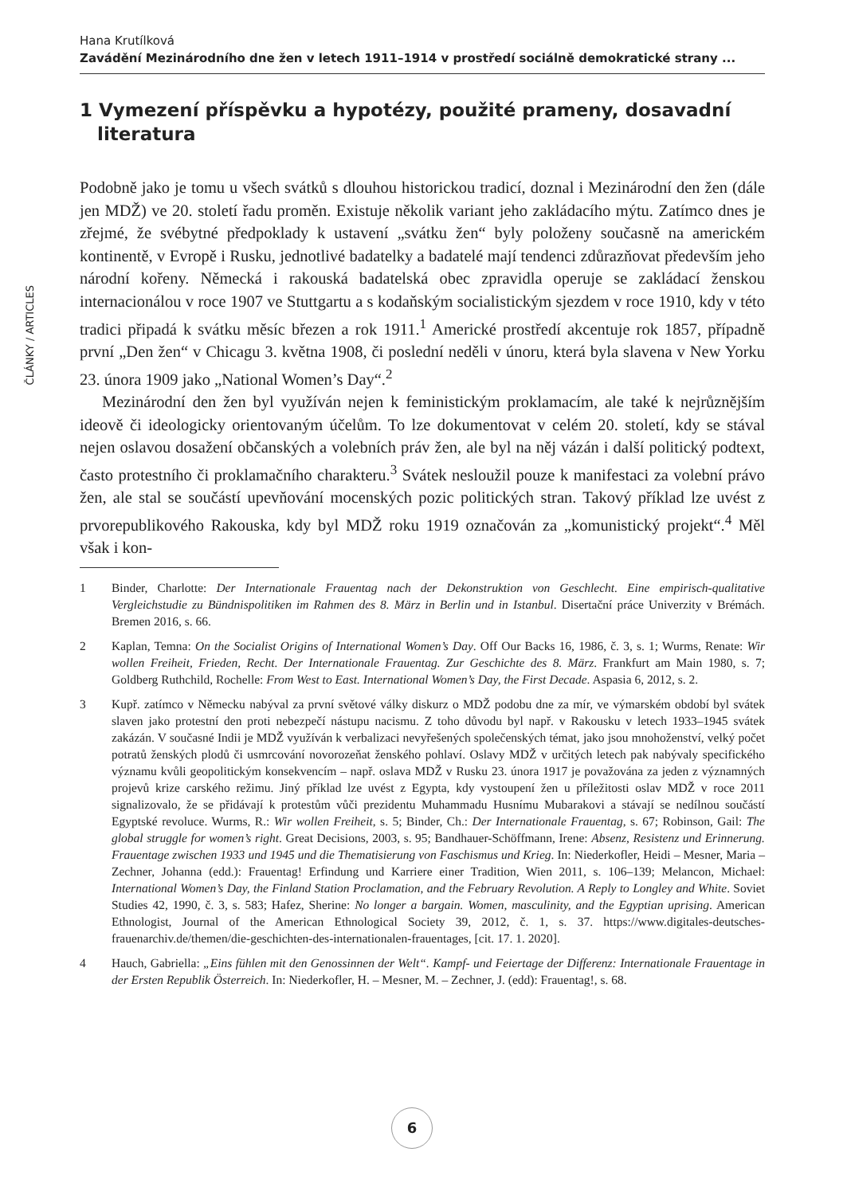ČLÁNKY / ARTICLES
Hana Krutílková
Zavádění Mezinárodního dne žen v letech 1911–1914 v prostředí sociálně demokratické strany ...
1 Vymezení příspěvku a hypotézy, použité prameny, dosavadní literatura
Podobně jako je tomu u všech svátků s dlouhou historickou tradicí, doznal i Mezinárodní den žen (dále jen MDŽ) ve 20. století řadu proměn. Existuje několik variant jeho zakládacího mýtu. Zatímco dnes je zřejmé, že svébytné předpoklady k ustavení „svátku žen“ byly položeny současně na americkém kontinentě, v Evropě i Rusku, jednotlivé badatelky a badatelé mají tendenci zdůrazňovat především jeho národní kořeny. Německá i rakouská badatelská obec zpravidla operuje se zakládací ženskou internacionálou v roce 1907 ve Stuttgartu a s kodaňským socialistickým sjezdem v roce 1910, kdy v této tradici připadá k svátku měsíc březen a rok 1911.<sup>1</sup> Americké prostředí akcentuje rok 1857, případně první „Den žen“ v Chicagu 3. května 1908, či poslední neděli v únoru, která byla slavena v New Yorku 23. února 1909 jako „National Women’s Day“.<sup>2</sup>
Mezinárodní den žen byl využíván nejen k feministickým proklamacím, ale také k nejrůznějším ideově či ideologicky orientovaným účelům. To lze dokumentovat v celém 20. století, kdy se stával nejen oslavou dosažení občanských a volebních práv žen, ale byl na něj vázán i další politický podtext, často protestního či proklamačního charakteru.<sup>3</sup> Svátek nesloužil pouze k manifestaci za volební právo žen, ale stal se součástí upevňování mocenských pozic politických stran. Takový příklad lze uvést z prvorepublikového Rakouska, kdy byl MDŽ roku 1919 označován za „komunistický projekt“.<sup>4</sup> Měl však i kon-
1 Binder, Charlotte: Der Internationale Frauentag nach der Dekonstruktion von Geschlecht. Eine empirisch-qualitative Vergleichstudie zu Bündnispolitiken im Rahmen des 8. März in Berlin und in Istanbul. Disertační práce Univerzity v Brémách. Bremen 2016, s. 66.
2 Kaplan, Temna: On the Socialist Origins of International Women’s Day. Off Our Backs 16, 1986, č. 3, s. 1; Wurms, Renate: Wir wollen Freiheit, Frieden, Recht. Der Internationale Frauentag. Zur Geschichte des 8. März. Frankfurt am Main 1980, s. 7; Goldberg Ruthchild, Rochelle: From West to East. International Women’s Day, the First Decade. Aspasia 6, 2012, s. 2.
3 Kupř. zatímco v Německu nabýval za první světové války diskurz o MDŽ podobu dne za mír, ve výmarském období byl svátek slaven jako protestní den proti nebezpečí nástupu nacismu. Z toho důvodu byl např. v Rakousku v letech 1933–1945 svátek zakázán. V současné Indii je MDŽ využíván k verbalizaci nevyřešených společenských témat, jako jsou mnohoženství, velký počet potratů ženských plodů či usmrcování novorozeňat ženského pohlaví. Oslavy MDŽ v určitých letech pak nabývaly specifického významu kvůli geopolitickým konsekvencím – např. oslava MDŽ v Rusku 23. února 1917 je považována za jeden z významných projevů krize carského režimu. Jiný příklad lze uvést z Egypta, kdy vystoupení žen u příležitosti oslav MDŽ v roce 2011 signalizovalo, že se přidávají k protestům vůči prezidentu Muhammadu Husnímu Mubarakovi a stávají se nedílnou součástí Egyptské revoluce. Wurms, R.: Wir wollen Freiheit, s. 5; Binder, Ch.: Der Internationale Frauentag, s. 67; Robinson, Gail: The global struggle for women’s right. Great Decisions, 2003, s. 95; Bandhauer-Schöffmann, Irene: Absenz, Resistenz und Erinnerung. Frauentage zwischen 1933 und 1945 und die Thematisierung von Faschismus und Krieg. In: Niederkofler, Heidi – Mesner, Maria – Zechner, Johanna (edd.): Frauentag! Erfindung und Karriere einer Tradition, Wien 2011, s. 106–139; Melancon, Michael: International Women’s Day, the Finland Station Proclamation, and the February Revolution. A Reply to Longley and White. Soviet Studies 42, 1990, č. 3, s. 583; Hafez, Sherine: No longer a bargain. Women, masculinity, and the Egyptian uprising. American Ethnologist, Journal of the American Ethnological Society 39, 2012, č. 1, s. 37. https://www.digitales-deutsches-frauenarchiv.de/themen/die-geschichten-des-internationalen-frauentages, [cit. 17. 1. 2020].
4 Hauch, Gabriella: „Eins fühlen mit den Genossinnen der Welt“. Kampf- und Feiertage der Differenz: Internationale Frauentage in der Ersten Republik Österreich. In: Niederkofler, H. – Mesner, M. – Zechner, J. (edd): Frauentag!, s. 68.
6